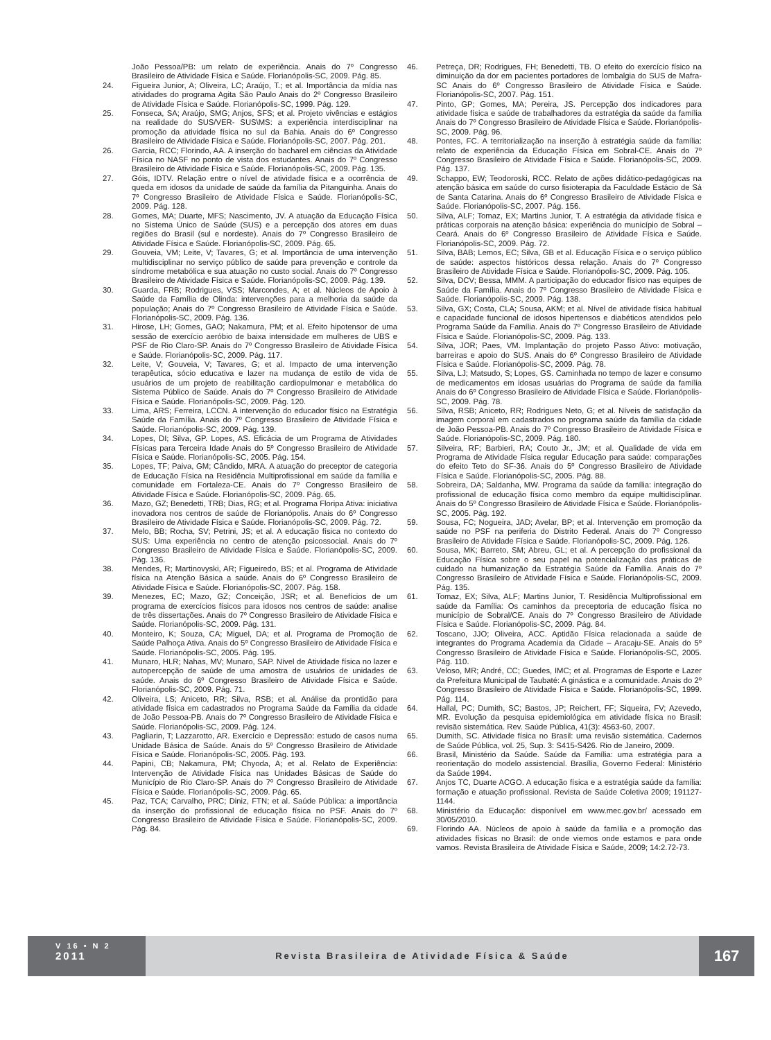João Pessoa/PB: um relato de experiência. Anais do 7º Congresso Brasileiro de Atividade Física e Saúde. Florianópolis-SC, 2009. Pág. 85.
24. Figueira Junior, A; Oliveira, LC; Araújo, T.; et al. Importância da mídia nas atividades do programa Agita São Paulo Anais do 2º Congresso Brasileiro de Atividade Física e Saúde. Florianópolis-SC, 1999. Pág. 129.
25. Fonseca, SA; Araújo, SMG; Anjos, SFS; et al. Projeto vivências e estágios na realidade do SUS/VER- SUS\MS: a experiência interdisciplinar na promoção da atividade física no sul da Bahia. Anais do 6º Congresso Brasileiro de Atividade Física e Saúde. Florianópolis-SC, 2007. Pág. 201.
26. Garcia, RCC; Florindo, AA. A inserção do bacharel em ciências da Atividade Física no NASF no ponto de vista dos estudantes. Anais do 7º Congresso Brasileiro de Atividade Física e Saúde. Florianópolis-SC, 2009. Pág. 135.
27. Góis, IDTV. Relação entre o nível de atividade física e a ocorrência de queda em idosos da unidade de saúde da família da Pitanguinha. Anais do 7º Congresso Brasileiro de Atividade Física e Saúde. Florianópolis-SC, 2009. Pág. 128.
28. Gomes, MA; Duarte, MFS; Nascimento, JV. A atuação da Educação Física no Sistema Único de Saúde (SUS) e a percepção dos atores em duas regiões do Brasil (sul e nordeste). Anais do 7º Congresso Brasileiro de Atividade Física e Saúde. Florianópolis-SC, 2009. Pág. 65.
29. Gouveia, VM; Leite, V; Tavares, G; et al. Importância de uma intervenção multidisciplinar no serviço público de saúde para prevenção e controle da síndrome metabólica e sua atuação no custo social. Anais do 7º Congresso Brasileiro de Atividade Física e Saúde. Florianópolis-SC, 2009. Pág. 139.
30. Guarda, FRB; Rodrigues, VSS; Marcondes, A; et al. Núcleos de Apoio à Saúde da Família de Olinda: intervenções para a melhoria da saúde da população; Anais do 7º Congresso Brasileiro de Atividade Física e Saúde. Florianópolis-SC, 2009. Pág. 136.
31. Hirose, LH; Gomes, GAO; Nakamura, PM; et al. Efeito hipotensor de uma sessão de exercício aeróbio de baixa intensidade em mulheres de UBS e PSF de Rio Claro-SP. Anais do 7º Congresso Brasileiro de Atividade Física e Saúde. Florianópolis-SC, 2009. Pág. 117.
32. Leite, V; Gouveia, V; Tavares, G; et al. Impacto de uma intervenção terapêutica, sócio educativa e lazer na mudança de estilo de vida de usuários de um projeto de reabilitação cardiopulmonar e metabólica do Sistema Público de Saúde. Anais do 7º Congresso Brasileiro de Atividade Física e Saúde. Florianópolis-SC, 2009. Pág. 120.
33. Lima, ARS; Ferreira, LCCN. A intervenção do educador físico na Estratégia Saúde da Família. Anais do 7º Congresso Brasileiro de Atividade Física e Saúde. Florianópolis-SC, 2009. Pág. 139.
34. Lopes, DI; Silva, GP. Lopes, AS. Eficácia de um Programa de Atividades Físicas para Terceira Idade Anais do 5º Congresso Brasileiro de Atividade Física e Saúde. Florianópolis-SC, 2005. Pág. 154.
35. Lopes, TF; Paiva, GM; Cândido, MRA. A atuação do preceptor de categoria de Educação Física na Residência Multiprofissional em saúde da família e comunidade em Fortaleza-CE. Anais do 7º Congresso Brasileiro de Atividade Física e Saúde. Florianópolis-SC, 2009. Pág. 65.
36. Mazo, GZ; Benedetti, TRB; Dias, RG; et al. Programa Floripa Ativa: iniciativa inovadora nos centros de saúde de Florianópolis. Anais do 6º Congresso Brasileiro de Atividade Física e Saúde. Florianópolis-SC, 2009. Pág. 72.
37. Melo, BB; Rocha, SV; Petrini, JS; et al. A educação física no contexto do SUS: Uma experiência no centro de atenção psicossocial. Anais do 7º Congresso Brasileiro de Atividade Física e Saúde. Florianópolis-SC, 2009. Pág. 136.
38. Mendes, R; Martinovyski, AR; Figueiredo, BS; et al. Programa de Atividade física na Atenção Básica a saúde. Anais do 6º Congresso Brasileiro de Atividade Física e Saúde. Florianópolis-SC, 2007. Pág. 158.
39. Menezes, EC; Mazo, GZ; Conceição, JSR; et al. Benefícios de um programa de exercícios físicos para idosos nos centros de saúde: analise de três dissertações. Anais do 7º Congresso Brasileiro de Atividade Física e Saúde. Florianópolis-SC, 2009. Pág. 131.
40. Monteiro, K; Souza, CA; Miguel, DA; et al. Programa de Promoção de Saúde Palhoça Ativa. Anais do 5º Congresso Brasileiro de Atividade Física e Saúde. Florianópolis-SC, 2005. Pág. 195.
41. Munaro, HLR; Nahas, MV; Munaro, SAP. Nível de Atividade física no lazer e autopercepção de saúde de uma amostra de usuários de unidades de saúde. Anais do 6º Congresso Brasileiro de Atividade Física e Saúde. Florianópolis-SC, 2009. Pág. 71.
42. Oliveira, LS; Aniceto, RR; Silva, RSB; et al. Análise da prontidão para atividade física em cadastrados no Programa Saúde da Família da cidade de João Pessoa-PB. Anais do 7º Congresso Brasileiro de Atividade Física e Saúde. Florianópolis-SC, 2009. Pág. 124.
43. Pagliarin, T; Lazzarotto, AR. Exercício e Depressão: estudo de casos numa Unidade Básica de Saúde. Anais do 5º Congresso Brasileiro de Atividade Física e Saúde. Florianópolis-SC, 2005. Pág. 193.
44. Papini, CB; Nakamura, PM; Chyoda, A; et al. Relato de Experiência: Intervenção de Atividade Física nas Unidades Básicas de Saúde do Município de Rio Claro-SP. Anais do 7º Congresso Brasileiro de Atividade Física e Saúde. Florianópolis-SC, 2009. Pág. 65.
45. Paz, TCA; Carvalho, PRC; Diniz, FTN; et al. Saúde Pública: a importância da inserção do profissional de educação física no PSF. Anais do 7º Congresso Brasileiro de Atividade Física e Saúde. Florianópolis-SC, 2009. Pág. 84.
46. Petreça, DR; Rodrigues, FH; Benedetti, TB. O efeito do exercício físico na diminuição da dor em pacientes portadores de lombalgia do SUS de Mafra-SC Anais do 6º Congresso Brasileiro de Atividade Física e Saúde. Florianópolis-SC, 2007. Pág. 151.
47. Pinto, GP; Gomes, MA; Pereira, JS. Percepção dos indicadores para atividade física e saúde de trabalhadores da estratégia da saúde da família Anais do 7º Congresso Brasileiro de Atividade Física e Saúde. Florianópolis-SC, 2009. Pág. 96.
48. Pontes, FC. A territorialização na inserção à estratégia saúde da família: relato de experiência da Educação Física em Sobral-CE. Anais do 7º Congresso Brasileiro de Atividade Física e Saúde. Florianópolis-SC, 2009. Pág. 137.
49. Schappo, EW; Teodoroski, RCC. Relato de ações didático-pedagógicas na atenção básica em saúde do curso fisioterapia da Faculdade Estácio de Sá de Santa Catarina. Anais do 6º Congresso Brasileiro de Atividade Física e Saúde. Florianópolis-SC, 2007. Pág. 156.
50. Silva, ALF; Tomaz, EX; Martins Junior, T. A estratégia da atividade física e práticas corporais na atenção básica: experiência do município de Sobral – Ceará. Anais do 6º Congresso Brasileiro de Atividade Física e Saúde. Florianópolis-SC, 2009. Pág. 72.
51. Silva, BAB; Lemos, EC; Silva, GB et al. Educação Física e o serviço público de saúde: aspectos históricos dessa relação. Anais do 7º Congresso Brasileiro de Atividade Física e Saúde. Florianópolis-SC, 2009. Pág. 105.
52. Silva, DCV; Bessa, MMM. A participação do educador físico nas equipes de Saúde da Família. Anais do 7º Congresso Brasileiro de Atividade Física e Saúde. Florianópolis-SC, 2009. Pág. 138.
53. Silva, GX; Costa, CLA; Sousa, AKM; et al. Nível de atividade física habitual e capacidade funcional de idosos hipertensos e diabéticos atendidos pelo Programa Saúde da Família. Anais do 7º Congresso Brasileiro de Atividade Física e Saúde. Florianópolis-SC, 2009. Pág. 133.
54. Silva, JOR; Paes, VM. Implantação do projeto Passo Ativo: motivação, barreiras e apoio do SUS. Anais do 6º Congresso Brasileiro de Atividade Física e Saúde. Florianópolis-SC, 2009. Pág. 78.
55. Silva, LJ; Matsudo, S; Lopes, GS. Caminhada no tempo de lazer e consumo de medicamentos em idosas usuárias do Programa de saúde da família Anais do 6º Congresso Brasileiro de Atividade Física e Saúde. Florianópolis-SC, 2009. Pág. 78.
56. Silva, RSB; Aniceto, RR; Rodrigues Neto, G; et al. Níveis de satisfação da imagem corporal em cadastrados no programa saúde da família da cidade de João Pessoa-PB. Anais do 7º Congresso Brasileiro de Atividade Física e Saúde. Florianópolis-SC, 2009. Pág. 180.
57. Silveira, RF; Barbieri, RA; Couto Jr., JM; et al. Qualidade de vida em Programa de Atividade Física regular Educação para saúde: comparações do efeito Teto do SF-36. Anais do 5º Congresso Brasileiro de Atividade Física e Saúde. Florianópolis-SC, 2005. Pág. 88.
58. Sobreira, DA; Saldanha, MW. Programa da saúde da família: integração do profissional de educação física como membro da equipe multidisciplinar. Anais do 5º Congresso Brasileiro de Atividade Física e Saúde. Florianópolis-SC, 2005. Pág. 192.
59. Sousa, FC; Nogueira, JAD; Avelar, BP; et al. Intervenção em promoção da saúde no PSF na periferia do Distrito Federal. Anais do 7º Congresso Brasileiro de Atividade Física e Saúde. Florianópolis-SC, 2009. Pág. 126.
60. Sousa, MK; Barreto, SM; Abreu, GL; et al. A percepção do profissional da Educação Física sobre o seu papel na potencialização das práticas de cuidado na humanização da Estratégia Saúde da Família. Anais do 7º Congresso Brasileiro de Atividade Física e Saúde. Florianópolis-SC, 2009. Pág. 135.
61. Tomaz, EX; Silva, ALF; Martins Junior, T. Residência Multiprofissional em saúde da Família: Os caminhos da preceptoria de educação física no município de Sobral/CE. Anais do 7º Congresso Brasileiro de Atividade Física e Saúde. Florianópolis-SC, 2009. Pág. 84.
62. Toscano, JJO; Oliveira, ACC. Aptidão Física relacionada a saúde de integrantes do Programa Academia da Cidade – Aracaju-SE. Anais do 5º Congresso Brasileiro de Atividade Física e Saúde. Florianópolis-SC, 2005. Pág. 110.
63. Veloso, MR; André, CC; Guedes, IMC; et al. Programas de Esporte e Lazer da Prefeitura Municipal de Taubaté: A ginástica e a comunidade. Anais do 2º Congresso Brasileiro de Atividade Física e Saúde. Florianópolis-SC, 1999. Pág. 114.
64. Hallal, PC; Dumith, SC; Bastos, JP; Reichert, FF; Siqueira, FV; Azevedo, MR. Evolução da pesquisa epidemiológica em atividade física no Brasil: revisão sistemática. Rev. Saúde Pública, 41(3): 4563-60, 2007.
65. Dumith, SC. Atividade física no Brasil: uma revisão sistemática. Cadernos de Saúde Pública, vol. 25, Sup. 3: S415-S426. Rio de Janeiro, 2009.
66. Brasil, Ministério da Saúde. Saúde da Família: uma estratégia para a reorientação do modelo assistencial. Brasília, Governo Federal: Ministério da Saúde 1994.
67. Anjos TC, Duarte ACGO. A educação física e a estratégia saúde da família: formação e atuação profissional. Revista de Saúde Coletiva 2009; 191127-1144.
68. Ministério da Educação: disponível em www.mec.gov.br/ acessado em 30/05/2010.
69. Florindo AA. Núcleos de apoio à saúde da família e a promoção das atividades físicas no Brasil: de onde viemos onde estamos e para onde vamos. Revista Brasileira de Atividade Física e Saúde, 2009; 14:2.72-73.
V 16 • N 2
2011
Revista Brasileira de Atividade Física & Saúde
167